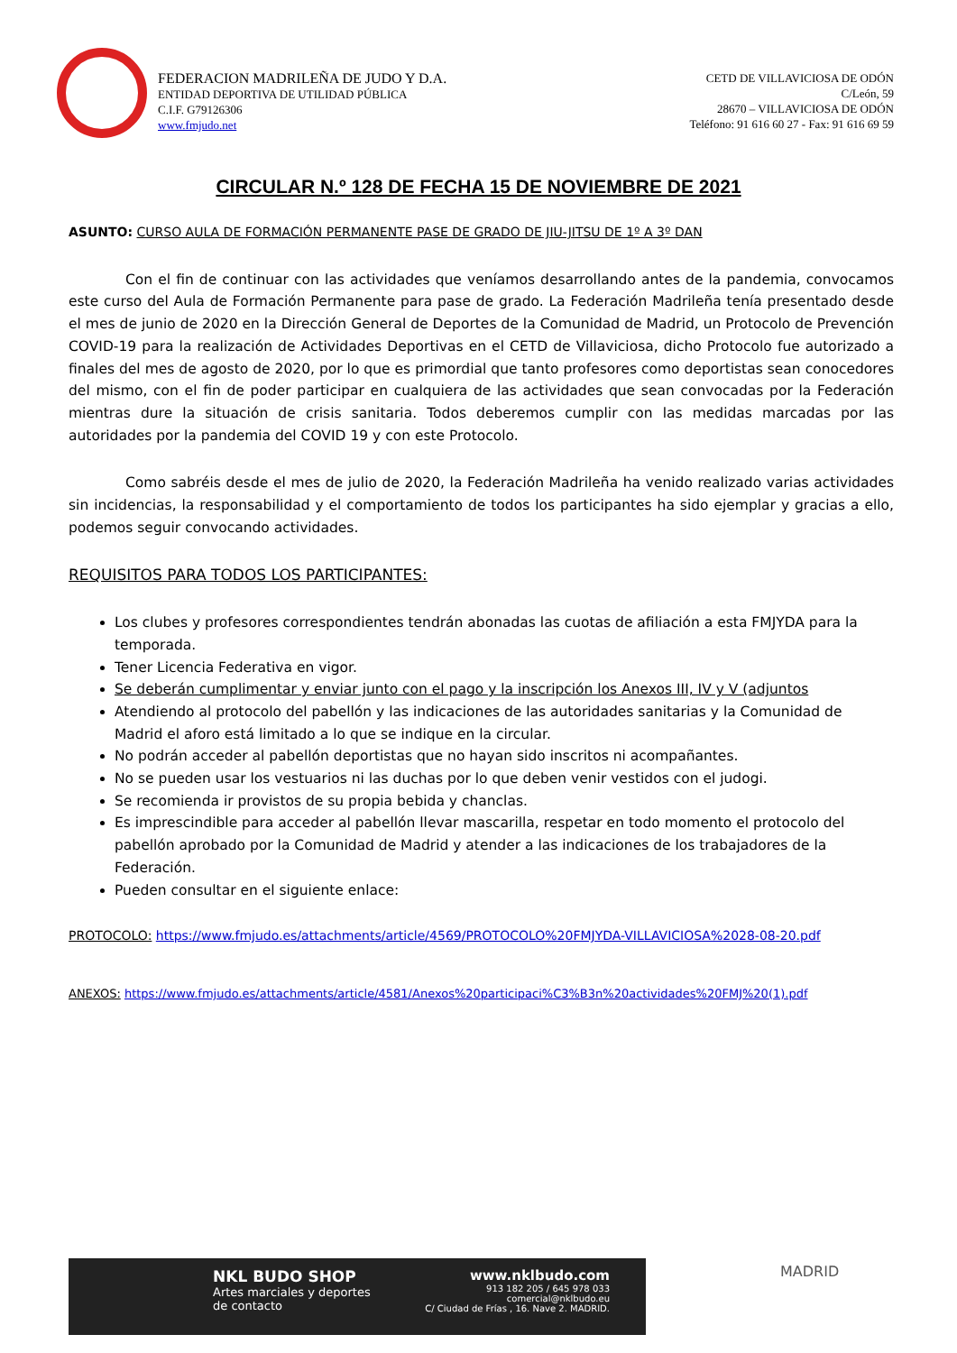FEDERACION MADRILEÑA DE JUDO Y D.A.
ENTIDAD DEPORTIVA DE UTILIDAD PÚBLICA
C.I.F. G79126306
www.fmjudo.net
CETD DE VILLAVICIOSA DE ODÓN
C/León, 59
28670 – VILLAVICIOSA DE ODÓN
Teléfono: 91 616 60 27 - Fax: 91 616 69 59
CIRCULAR N.º 128 DE FECHA 15 DE NOVIEMBRE DE 2021
ASUNTO: CURSO AULA DE FORMACIÓN PERMANENTE PASE DE GRADO DE JIU-JITSU DE 1º A 3º DAN
Con el fin de continuar con las actividades que veníamos desarrollando antes de la pandemia, convocamos este curso del Aula de Formación Permanente para pase de grado. La Federación Madrileña tenía presentado desde el mes de junio de 2020 en la Dirección General de Deportes de la Comunidad de Madrid, un Protocolo de Prevención COVID-19 para la realización de Actividades Deportivas en el CETD de Villaviciosa, dicho Protocolo fue autorizado a finales del mes de agosto de 2020, por lo que es primordial que tanto profesores como deportistas sean conocedores del mismo, con el fin de poder participar en cualquiera de las actividades que sean convocadas por la Federación mientras dure la situación de crisis sanitaria. Todos deberemos cumplir con las medidas marcadas por las autoridades por la pandemia del COVID 19 y con este Protocolo.
Como sabréis desde el mes de julio de 2020, la Federación Madrileña ha venido realizado varias actividades sin incidencias, la responsabilidad y el comportamiento de todos los participantes ha sido ejemplar y gracias a ello, podemos seguir convocando actividades.
REQUISITOS PARA TODOS LOS PARTICIPANTES:
Los clubes y profesores correspondientes tendrán abonadas las cuotas de afiliación a esta FMJYDA para la temporada.
Tener Licencia Federativa en vigor.
Se deberán cumplimentar y enviar junto con el pago y la inscripción los Anexos III, IV y V (adjuntos
Atendiendo al protocolo del pabellón y las indicaciones de las autoridades sanitarias y la Comunidad de Madrid el aforo está limitado a lo que se indique en la circular.
No podrán acceder al pabellón deportistas que no hayan sido inscritos ni acompañantes.
No se pueden usar los vestuarios ni las duchas por lo que deben venir vestidos con el judogi.
Se recomienda ir provistos de su propia bebida y chanclas.
Es imprescindible para acceder al pabellón llevar mascarilla, respetar en todo momento el protocolo del pabellón aprobado por la Comunidad de Madrid y atender a las indicaciones de los trabajadores de la Federación.
Pueden consultar en el siguiente enlace:
PROTOCOLO: https://www.fmjudo.es/attachments/article/4569/PROTOCOLO%20FMJYDA-VILLAVICIOSA%2028-08-20.pdf
ANEXOS: https://www.fmjudo.es/attachments/article/4581/Anexos%20participaci%C3%B3n%20actividades%20FMJ%20(1).pdf
NKL BUDO SHOP
Artes marciales y deportes
de contacto
www.nklbudo.com
913 182 205 / 645 978 033
comercial@nklbudo.eu
C/ Ciudad de Frías , 16. Nave 2. MADRID.
MADRID